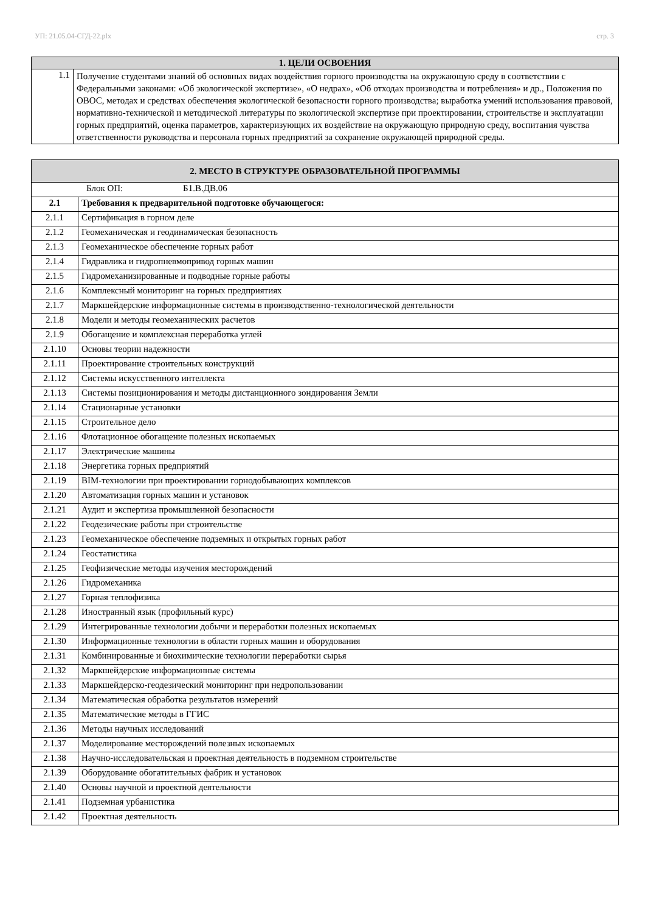УП: 21.05.04-СГД-22.plx стр. 3
| 1. ЦЕЛИ ОСВОЕНИЯ | |
| --- | --- |
| 1.1 | Получение студентами знаний об основных видах воздействия горного производства на окружающую среду в соответствии с Федеральными законами: «Об экологической экспертизе», «О недрах», «Об отходах производства и потребления» и др., Положения по ОВОС, методах и средствах обеспечения экологической безопасности горного производства; выработка умений использования правовой, нормативно-технической и методической литературы по экологической экспертизе при проектировании, строительстве и эксплуатации горных предприятий, оценка параметров, характеризующих их воздействие на окружающую природную среду, воспитания чувства ответственности руководства и персонала горных предприятий за сохранение окружающей природной среды. |
| 2. МЕСТО В СТРУКТУРЕ ОБРАЗОВАТЕЛЬНОЙ ПРОГРАММЫ | |
| --- | --- |
| Блок ОП: Б1.В.ДВ.06 | |
| 2.1 | Требования к предварительной подготовке обучающегося: |
| 2.1.1 | Сертификация в горном деле |
| 2.1.2 | Геомеханическая и геодинамическая безопасность |
| 2.1.3 | Геомеханическое обеспечение горных работ |
| 2.1.4 | Гидравлика и гидропневмопривод горных машин |
| 2.1.5 | Гидромеханизированные и подводные горные работы |
| 2.1.6 | Комплексный мониторинг на горных предприятиях |
| 2.1.7 | Маркшейдерские информационные системы в производственно-технологической деятельности |
| 2.1.8 | Модели и методы геомеханических расчетов |
| 2.1.9 | Обогащение и комплексная переработка углей |
| 2.1.10 | Основы теории надежности |
| 2.1.11 | Проектирование строительных конструкций |
| 2.1.12 | Системы искусственного интеллекта |
| 2.1.13 | Системы позиционирования и методы дистанционного зондирования Земли |
| 2.1.14 | Стационарные установки |
| 2.1.15 | Строительное дело |
| 2.1.16 | Флотационное обогащение полезных ископаемых |
| 2.1.17 | Электрические машины |
| 2.1.18 | Энергетика горных предприятий |
| 2.1.19 | BIM-технологии при проектировании горнодобывающих комплексов |
| 2.1.20 | Автоматизация горных машин и установок |
| 2.1.21 | Аудит и экспертиза промышленной безопасности |
| 2.1.22 | Геодезические работы при строительстве |
| 2.1.23 | Геомеханическое обеспечение подземных и открытых горных работ |
| 2.1.24 | Геостатистика |
| 2.1.25 | Геофизические методы изучения месторождений |
| 2.1.26 | Гидромеханика |
| 2.1.27 | Горная теплофизика |
| 2.1.28 | Иностранный язык (профильный курс) |
| 2.1.29 | Интегрированные технологии добычи и переработки полезных ископаемых |
| 2.1.30 | Информационные технологии в области горных машин и оборудования |
| 2.1.31 | Комбинированные и биохимические технологии переработки сырья |
| 2.1.32 | Маркшейдерские информационные системы |
| 2.1.33 | Маркшейдерско-геодезический мониторинг при недропользовании |
| 2.1.34 | Математическая обработка результатов измерений |
| 2.1.35 | Математические методы в ГГИС |
| 2.1.36 | Методы научных исследований |
| 2.1.37 | Моделирование месторождений полезных ископаемых |
| 2.1.38 | Научно-исследовательская и проектная деятельность в подземном строительстве |
| 2.1.39 | Оборудование обогатительных фабрик и установок |
| 2.1.40 | Основы научной и проектной деятельности |
| 2.1.41 | Подземная урбанистика |
| 2.1.42 | Проектная деятельность |